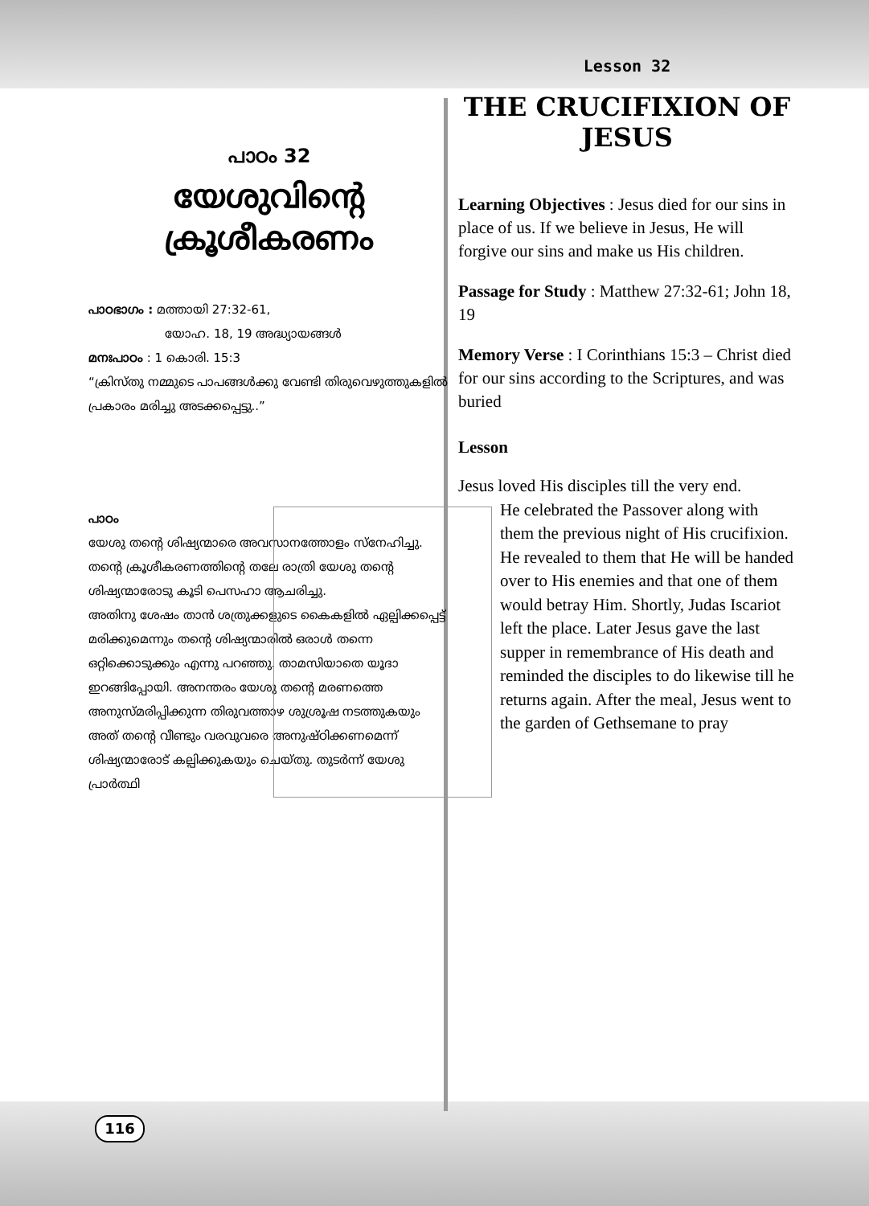പാഠം 32
യേശുവിന്റെ
ക്രൂശീകരണം
പാഠഭാഗം : മത്തായി 27:32-61,
യോഹ. 18, 19 അദ്ധ്യായങ്ങൾ
മനഃപാഠം : 1 കൊരി. 15:3
“ക്രിസ്തു നമ്മുടെ പാപങ്ങൾക്കു വേണ്ടി തിരുവെഴുത്തുകളിൽ പ്രകാരം മരിച്ചു അടക്കപ്പെട്ടു..”
പാഠം
യേശു തന്റെ ശിഷ്യന്മാരെ അവസാനത്തോളം സ്നേഹിച്ചു. തന്റെ ക്രൂശീകരണത്തിന്റെ തലേ രാത്രി യേശു തന്റെ ശിഷ്യന്മാരോടു കൂടി പെസഹാ ആചരിച്ചു.
അതിനു ശേഷം താൻ ശത്രുക്കളുടെ കൈകളിൽ ഏല്പിക്കപ്പെട്ട് മരിക്കുമെന്നും തന്റെ ശിഷ്യന്മാരിൽ ഒരാൾ തന്നെ ഒറ്റിക്കൊടുക്കും എന്നു പറഞ്ഞു. താമസിയാതെ യൂദാ ഇറങ്ങിപ്പോയി. അനന്തരം യേശു തന്റെ മരണത്തെ അനുസ്മരിപ്പിക്കുന്ന തിരുവത്താഴ ശുശ്രൂഷ നടത്തുകയും അത് തന്റെ വീണ്ടും വരവുവരെ അനുഷ്ഠിക്കണമെന്ന് ശിഷ്യന്മാരോട് കല്പിക്കുകയും ചെയ്തു. തുടർന്ന് യേശു പ്രാർത്ഥി
Lesson 32
THE CRUCIFIXION OF
JESUS
Learning Objectives : Jesus died for our sins in place of us. If we believe in Jesus, He will forgive our sins and make us His children.
Passage for Study : Matthew 27:32-61; John 18, 19
Memory Verse : I Corinthians 15:3 – Christ died for our sins according to the Scriptures, and was buried
Lesson
Jesus loved His disciples till the very end.
He celebrated the Passover along with them the previous night of His crucifixion. He revealed to them that He will be handed over to His enemies and that one of them would betray Him. Shortly, Judas Iscariot left the place. Later Jesus gave the last supper in remembrance of His death and reminded the disciples to do likewise till he returns again. After the meal, Jesus went to the garden of Gethsemane to pray
116